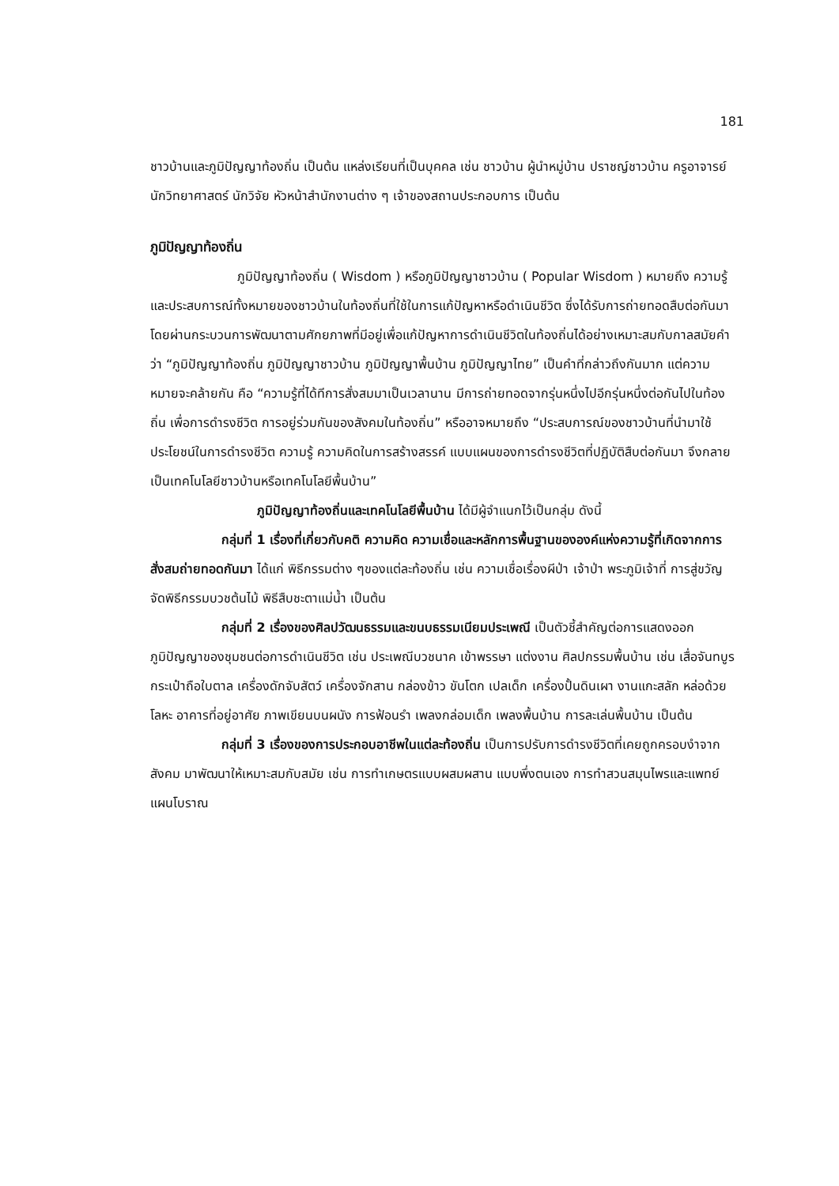181
ชาวบ้านและภูมิปัญญาท้องถิ่น เป็นต้น แหล่งเรียนที่เป็นบุคคล เช่น ชาวบ้าน ผู้นำหมู่บ้าน ปราชญ์ชาวบ้าน ครูอาจารย์ นักวิทยาศาสตร์ นักวิจัย หัวหน้าสำนักงานต่าง ๆ เจ้าของสถานประกอบการ เป็นต้น
ภูมิปัญญาท้องถิ่น
ภูมิปัญญาท้องถิ่น ( Wisdom ) หรือภูมิปัญญาชาวบ้าน ( Popular Wisdom ) หมายถึง ความรู้และประสบการณ์ทั้งหมายของชาวบ้านในท้องถิ่นที่ใช้ในการแก้ปัญหาหรือดำเนินชีวิต ซึ่งได้รับการถ่ายทอดสืบต่อกันมา โดยผ่านกระบวนการพัฒนาตามศักยภาพที่มีอยู่เพื่อแก้ปัญหาการดำเนินชีวิตในท้องถิ่นได้อย่างเหมาะสมกับกาลสมัยคำว่า “ภูมิปัญญาท้องถิ่น ภูมิปัญญาชาวบ้าน ภูมิปัญญาพื้นบ้าน ภูมิปัญญาไทย” เป็นคำที่กล่าวถึงกันมาก แต่ความหมายจะคล้ายกัน คือ “ความรู้ที่ได้ทีการสั่งสมมาเป็นเวลานาน มีการถ่ายทอดจากรุ่นหนึ่งไปอีกรุ่นหนึ่งต่อกันไปในท้องถิ่น เพื่อการดำรงชีวิต การอยู่ร่วมกันของสังคมในท้องถิ่น” หรืออาจหมายถึง “ประสบการณ์ของชาวบ้านที่นำมาใช้ประโยชน์ในการดำรงชีวิต ความรู้ ความคิดในการสร้างสรรค์ แบบแผนของการดำรงชีวิตที่ปฏิบัติสืบต่อกันมา จึงกลายเป็นเทคโนโลยีชาวบ้านหรือเทคโนโลยีพื้นบ้าน”
ภูมิปัญญาท้องถิ่นและเทคโนโลยีพื้นบ้าน ได้มีผู้จำแนกไว้เป็นกลุ่ม ดังนี้
กลุ่มที่ 1 เรื่องที่เกี่ยวกับคติ ความคิด ความเชื่อและหลักการพื้นฐานขององค์แห่งความรู้ที่เกิดจากการสั่งสมถ่ายทอดกันมา ได้แก่ พิธีกรรมต่าง ๆของแต่ละท้องถิ่น เช่น ความเชื่อเรื่องผีป่า เจ้าป่า พระภูมิเจ้าที่ การสู่ขวัญ จัดพิธีกรรมบวชต้นไม้ พิธีสืบชะตาแม่น้ำ เป็นต้น
กลุ่มที่ 2 เรื่องของศิลปวัฒนธรรมและขนบธรรมเนียมประเพณี เป็นตัวชี้สำคัญต่อการแสดงออกภูมิปัญญาของชุมชนต่อการดำเนินชีวิต เช่น ประเพณีบวชนาค เข้าพรรษา แต่งงาน ศิลปกรรมพื้นบ้าน เช่น เสื่อจันทบูร กระเป๋าถือใบตาล เครื่องดักจับสัตว์ เครื่องจักสาน กล่องข้าว ขันโตก เปลเด็ก เครื่องปั้นดินเผา งานแกะสลัก หล่อด้วยโลหะ อาคารที่อยู่อาศัย ภาพเขียนบนผนัง การฟ้อนรำ เพลงกล่อมเด็ก เพลงพื้นบ้าน การละเล่นพื้นบ้าน เป็นต้น
กลุ่มที่ 3 เรื่องของการประกอบอาชีพในแต่ละท้องถิ่น เป็นการปรับการดำรงชีวิตที่เคยถูกครอบงำจากสังคม มาพัฒนาให้เหมาะสมกับสมัย เช่น การทำเกษตรแบบผสมผสาน แบบพึ่งตนเอง การทำสวนสมุนไพรและแพทย์แผนโบราณ